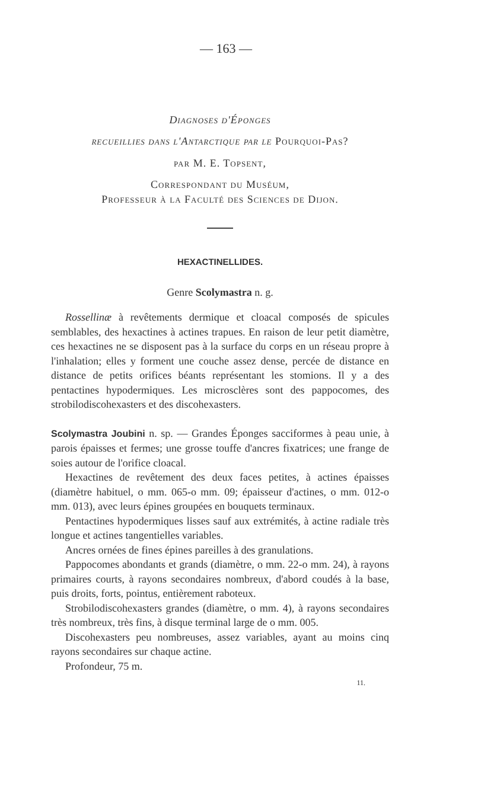— 163 —
Diagnoses d'Éponges
recueillies dans l'Antarctique par le Pourquoi-Pas?
par M. E. Topsent,
Correspondant du Muséum,
Professeur à la Faculté des Sciences de Dijon.
HEXACTINELLIDES.
Genre Scolymastra n. g.
Rossellinæ à revêtements dermique et cloacal composés de spicules semblables, des hexactines à actines trapues. En raison de leur petit diamètre, ces hexactines ne se disposent pas à la surface du corps en un réseau propre à l'inhalation; elles y forment une couche assez dense, percée de distance en distance de petits orifices béants représentant les stomions. Il y a des pentactines hypodermiques. Les microsclères sont des pappocomes, des strobilodiscohexasters et des discohexasters.
Scolymastra Joubini n. sp. — Grandes Éponges sacciformes à peau unie, à parois épaisses et fermes; une grosse touffe d'ancres fixatrices; une frange de soies autour de l'orifice cloacal.
Hexactines de revêtement des deux faces petites, à actines épaisses (diamètre habituel, o mm. 065-o mm. 09; épaisseur d'actines, o mm. 012-o mm. 013), avec leurs épines groupées en bouquets terminaux.
Pentactines hypodermiques lisses sauf aux extrémités, à actine radiale très longue et actines tangentielles variables.
Ancres ornées de fines épines pareilles à des granulations.
Pappocomes abondants et grands (diamètre, o mm. 22-o mm. 24), à rayons primaires courts, à rayons secondaires nombreux, d'abord coudés à la base, puis droits, forts, pointus, entièrement raboteux.
Strobilodiscohexasters grandes (diamètre, o mm. 4), à rayons secondaires très nombreux, très fins, à disque terminal large de o mm. 005.
Discohexasters peu nombreuses, assez variables, ayant au moins cinq rayons secondaires sur chaque actine.
Profondeur, 75 m.
11.